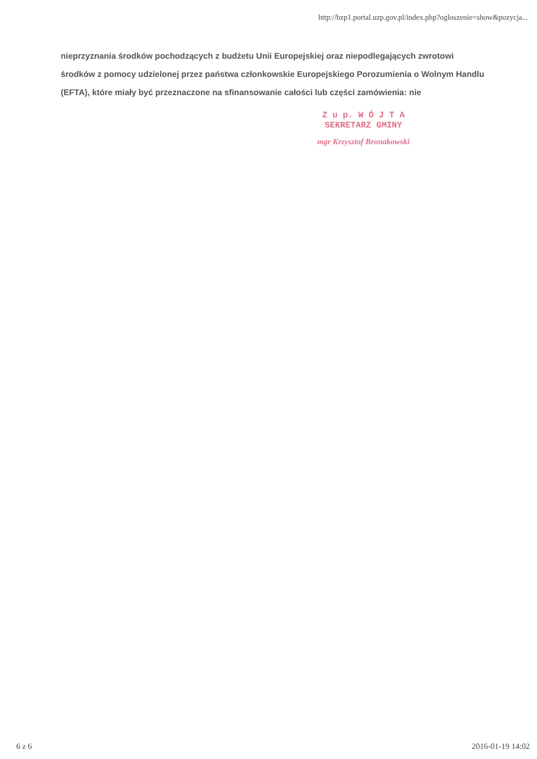http://bzp1.portal.uzp.gov.pl/index.php?ogloszenie=show&pozycja...
nieprzyznania środków pochodzących z budżetu Unii Europejskiej oraz niepodlegających zwrotowi środków z pomocy udzielonej przez państwa członkowskie Europejskiego Porozumienia o Wolnym Handlu (EFTA), które miały być przeznaczone na sfinansowanie całości lub części zamówienia: nie
Z u p. W Ó J T A
SEKRETARZ GMINY
mgr Krzysztof Bronakowski
6 z 6 2016-01-19 14:02